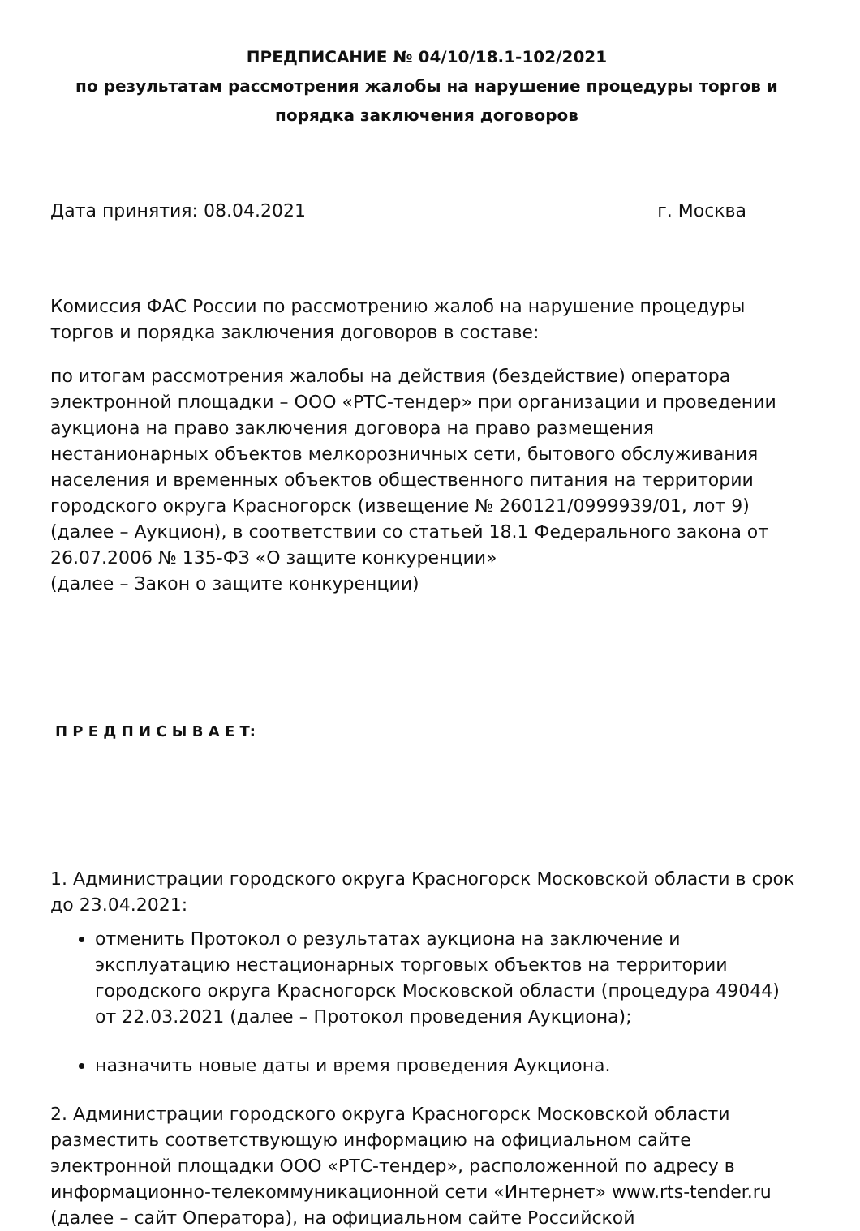ПРЕДПИСАНИЕ № 04/10/18.1-102/2021
по результатам рассмотрения жалобы на нарушение процедуры торгов и порядка заключения договоров
Дата принятия: 08.04.2021 г. Москва
Комиссия ФАС России по рассмотрению жалоб на нарушение процедуры торгов и порядка заключения договоров в составе:
по итогам рассмотрения жалобы на действия (бездействие) оператора электронной площадки – ООО «РТС-тендер» при организации и проведении аукциона на право заключения договора на право размещения нестанионарных объектов мелкорозничных сети, бытового обслуживания населения и временных объектов общественного питания на территории городского округа Красногорск (извещение № 260121/0999939/01, лот 9) (далее – Аукцион), в соответствии со статьей 18.1 Федерального закона от 26.07.2006 № 135-ФЗ «О защите конкуренции»
(далее – Закон о защите конкуренции)
П Р Е Д П И С Ы В А Е Т:
1. Администрации городского округа Красногорск Московской области в срок до 23.04.2021:
отменить Протокол о результатах аукциона на заключение и эксплуатацию нестационарных торговых объектов на территории городского округа Красногорск Московской области (процедура 49044) от 22.03.2021 (далее – Протокол проведения Аукциона);
назначить новые даты и время проведения Аукциона.
2. Администрации городского округа Красногорск Московской области разместить соответствующую информацию на официальном сайте электронной площадки ООО «РТС-тендер», расположенной по адресу в информационно-телекоммуникационной сети «Интернет» www.rts-tender.ru (далее – сайт Оператора), на официальном сайте Российской